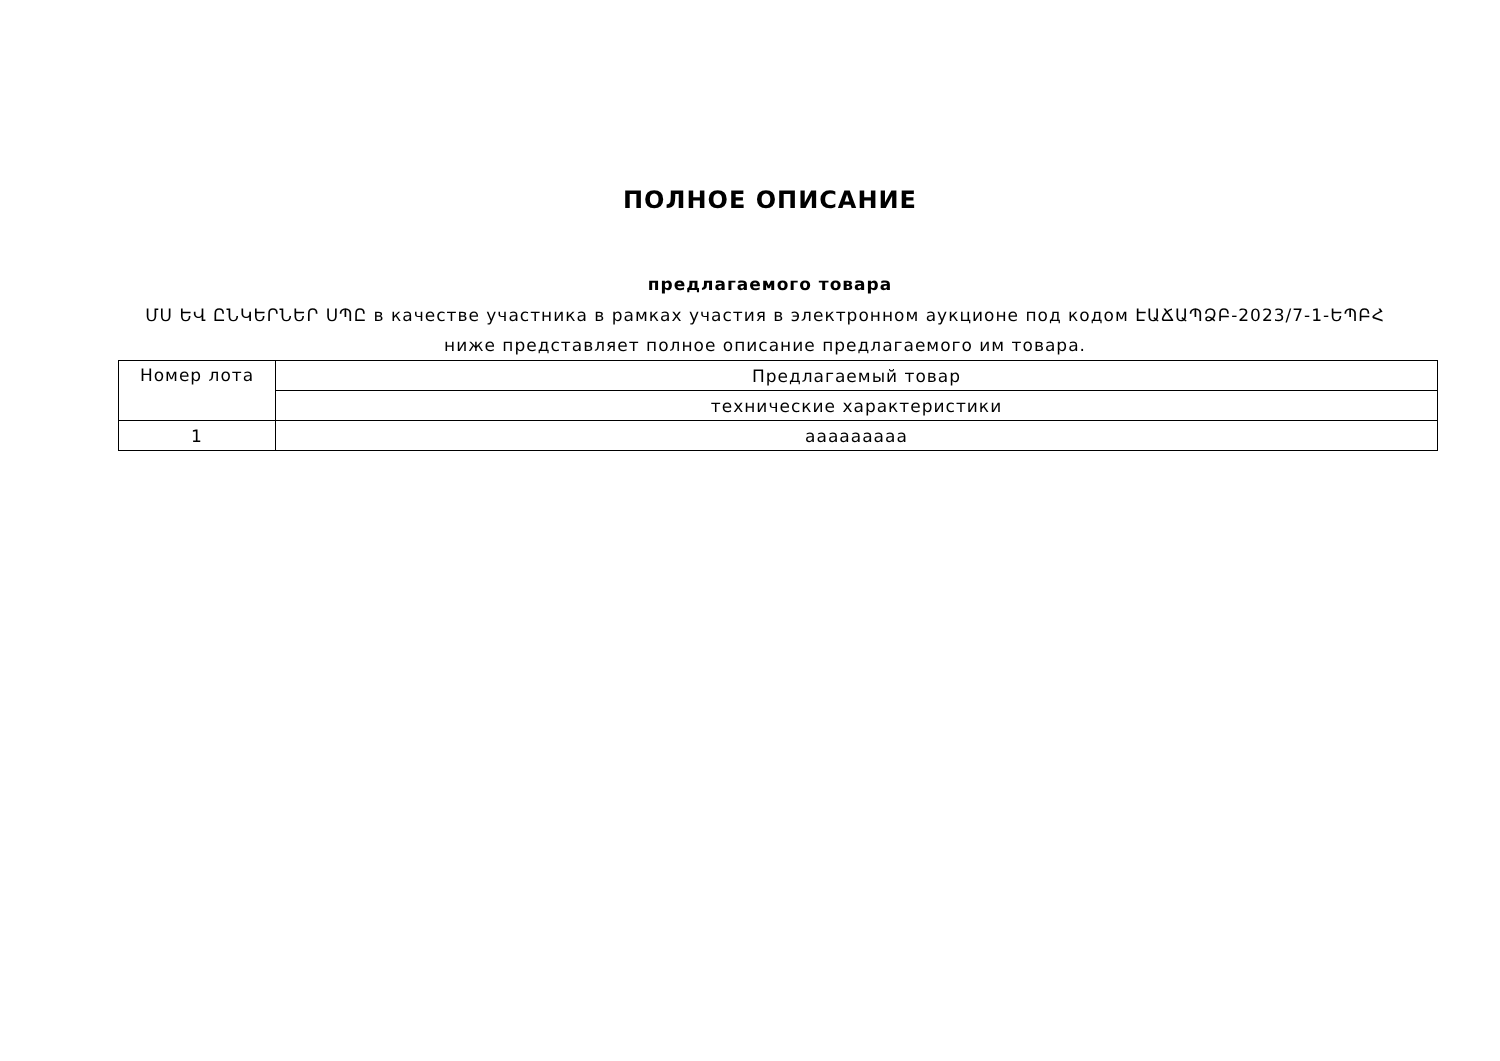ПОЛНОЕ ОПИСАНИЕ
предлагаемого товара
ՄՍ ԵՎ ԸՆԿԵՐՆԵՐ ՍՊԸ в качестве участника в рамках участия в электронном аукционе под кодом ԷԱՃԱՊՁԲ-2023/7-1-ԵՊԲՀ
ниже представляет полное описание предлагаемого им товара.
| Номер лота | Предлагаемый товар |
| --- | --- |
| | технические характеристики |
| 1 | ааааааааа |